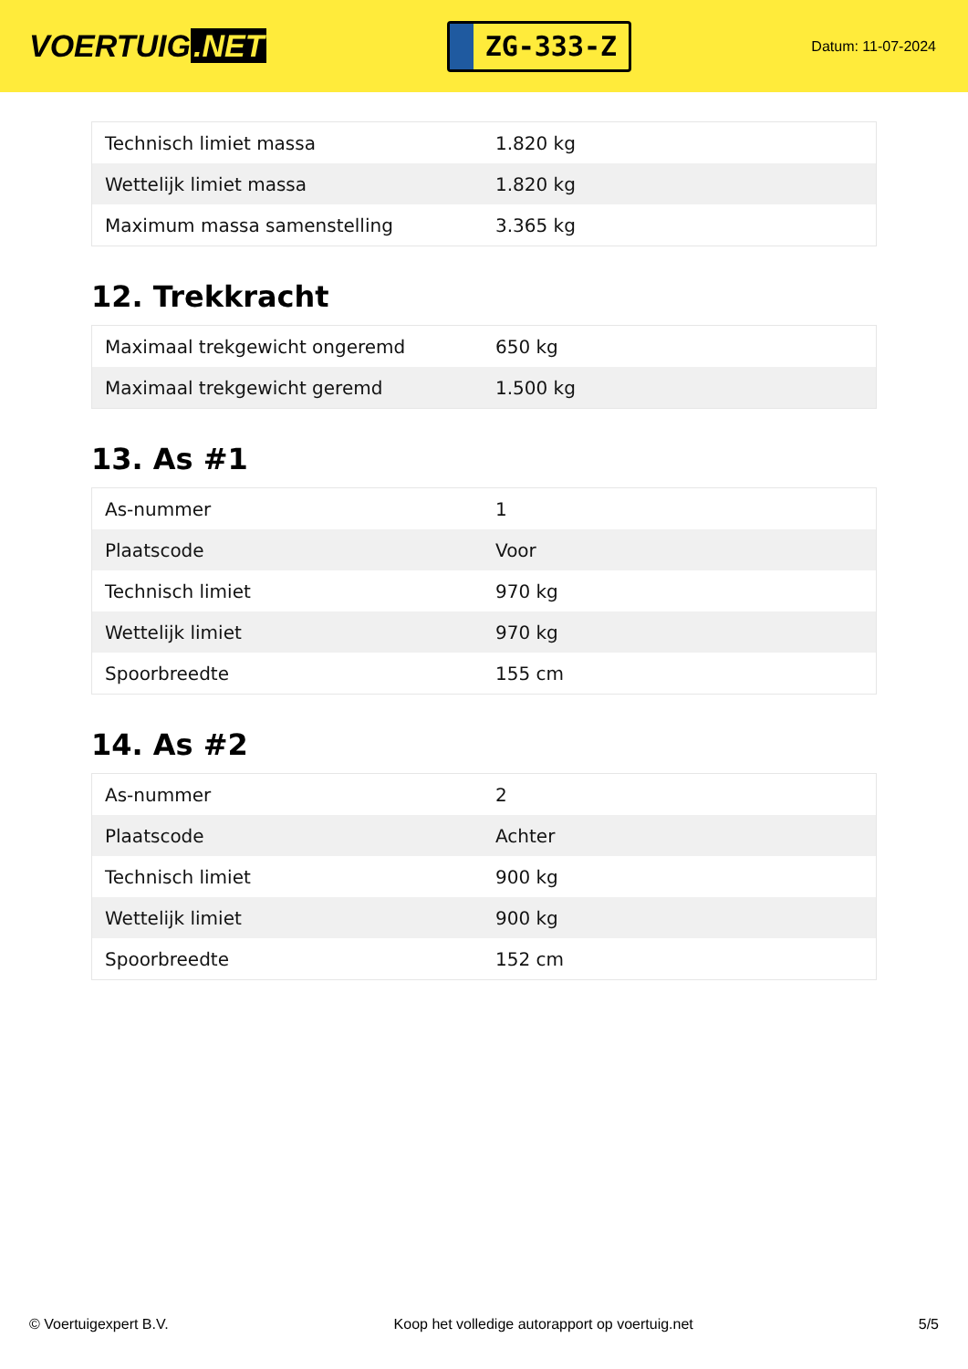VOERTUIG.NET
ZG-333-Z
Datum: 11-07-2024
| Technisch limiet massa | 1.820 kg |
| Wettelijk limiet massa | 1.820 kg |
| Maximum massa samenstelling | 3.365 kg |
12. Trekkracht
| Maximaal trekgewicht ongeremd | 650 kg |
| Maximaal trekgewicht geremd | 1.500 kg |
13. As #1
| As-nummer | 1 |
| Plaatscode | Voor |
| Technisch limiet | 970 kg |
| Wettelijk limiet | 970 kg |
| Spoorbreedte | 155 cm |
14. As #2
| As-nummer | 2 |
| Plaatscode | Achter |
| Technisch limiet | 900 kg |
| Wettelijk limiet | 900 kg |
| Spoorbreedte | 152 cm |
© Voertuigexpert B.V. Koop het volledige autorapport op voertuig.net 5/5